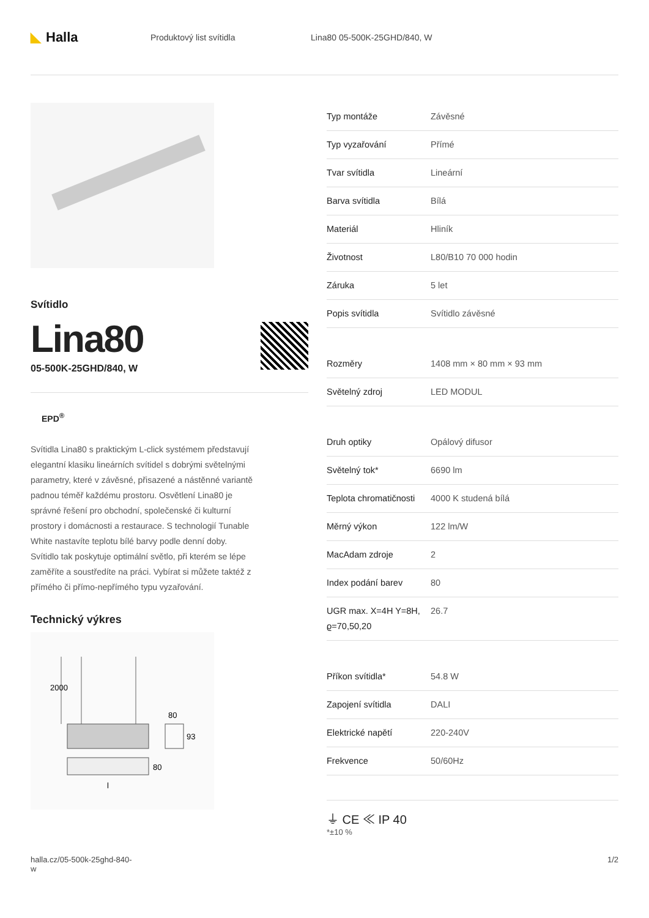◣ Halla
Produktový list svítidla Lina80 05-500K-25GHD/840, W
Svítidlo
Lina80
05-500K-25GHD/840, W
EPD<sup>®</sup>
Svítidla Lina80 s praktickým L-click systémem představují elegantní klasiku lineárních svítidel s dobrými světelnými parametry, které v závěsné, přisazené a nástěnné variantě padnou téměř každému prostoru. Osvětlení Lina80 je správné řešení pro obchodní, společenské či kulturní prostory i domácnosti a restaurace. S technologií Tunable White nastavíte teplotu bílé barvy podle denní doby. Svítidlo tak poskytuje optimální světlo, při kterém se lépe zaměříte a soustředíte na práci. Vybírat si můžete taktéž z přímého či přímo-nepřímého typu vyzařování.
Technický výkres
2000
80
80
93
l
| Typ montáže | Závěsné |
| Typ vyzařování | Přímé |
| Tvar svítidla | Lineární |
| Barva svítidla | Bílá |
| Materiál | Hliník |
| Životnost | L80/B10 70 000 hodin |
| Záruka | 5 let |
| Popis svítidla | Svítidlo závěsné |
| Rozměry | 1408 mm × 80 mm × 93 mm |
| Světelný zdroj | LED MODUL |
| Druh optiky | Opálový difusor |
| Světelný tok* | 6690 lm |
| Teplota chromatičnosti | 4000 K studená bílá |
| Měrný výkon | 122 lm/W |
| MacAdam zdroje | 2 |
| Index podání barev | 80 |
| UGR max. X=4H Y=8H, ϱ=70,50,20 | 26.7 |
| Příkon svítidla* | 54.8 W |
| Zapojení svítidla | DALI |
| Elektrické napětí | 220-240V |
| Frekvence | 50/60Hz |
⏚ CE ≪ IP 40
*±10 %
halla.cz/05-500k-25ghd-840-
w
1/2